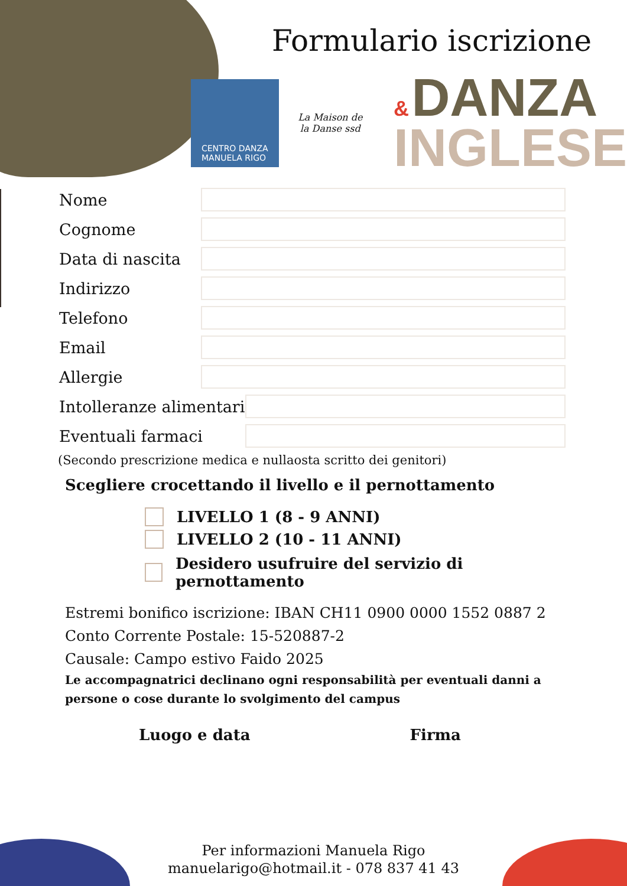Formulario iscrizione
CENTRO DANZA
MANUELA RIGO
La Maison de la Danse ssd
& DANZA
INGLESE
Nome
Cognome
Data di nascita
Indirizzo
Telefono
Email
Allergie
Intolleranze alimentari
Eventuali farmaci
(Secondo prescrizione medica e nullaosta scritto dei genitori)
Scegliere crocettando il livello e il pernottamento
LIVELLO 1 (8 - 9 ANNI)
LIVELLO 2 (10 - 11 ANNI)
Desidero usufruire del servizio di pernottamento
Estremi bonifico iscrizione: IBAN CH11 0900 0000 1552 0887 2
Conto Corrente Postale: 15-520887-2
Causale: Campo estivo Faido 2025
Le accompagnatrici declinano ogni responsabilità per eventuali danni a persone o cose durante lo svolgimento del campus
Luogo e data Firma
Per informazioni Manuela Rigo
manuelarigo@hotmail.it - 078 837 41 43